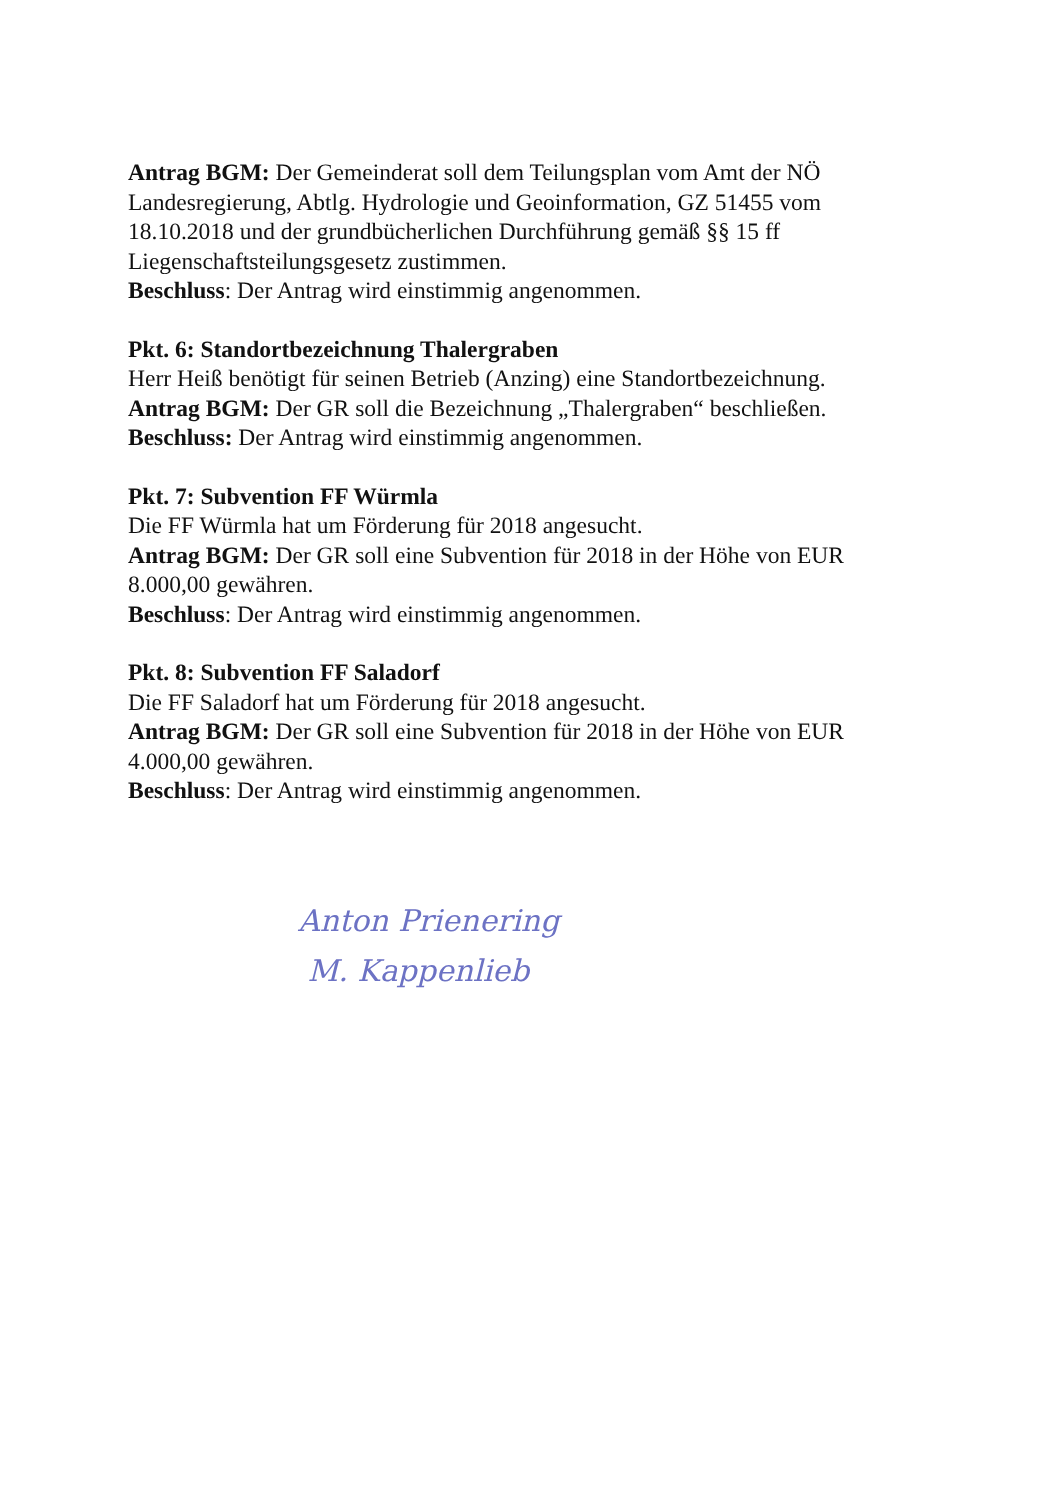Antrag BGM: Der Gemeinderat soll dem Teilungsplan vom Amt der NÖ Landesregierung, Abtlg. Hydrologie und Geoinformation, GZ 51455 vom 18.10.2018 und der grundbücherlichen Durchführung gemäß §§ 15 ff Liegenschaftsteilungsgesetz zustimmen.
Beschluss: Der Antrag wird einstimmig angenommen.
Pkt. 6: Standortbezeichnung Thalergraben
Herr Heiß benötigt für seinen Betrieb (Anzing) eine Standortbezeichnung.
Antrag BGM: Der GR soll die Bezeichnung „Thalergraben“ beschließen.
Beschluss: Der Antrag wird einstimmig angenommen.
Pkt. 7: Subvention FF Würmla
Die FF Würmla hat um Förderung für 2018 angesucht.
Antrag BGM: Der GR soll eine Subvention für 2018 in der Höhe von EUR 8.000,00 gewähren.
Beschluss: Der Antrag wird einstimmig angenommen.
Pkt. 8: Subvention FF Saladorf
Die FF Saladorf hat um Förderung für 2018 angesucht.
Antrag BGM: Der GR soll eine Subvention für 2018 in der Höhe von EUR 4.000,00 gewähren.
Beschluss: Der Antrag wird einstimmig angenommen.
Anton Prienering
M. Kappenlieb